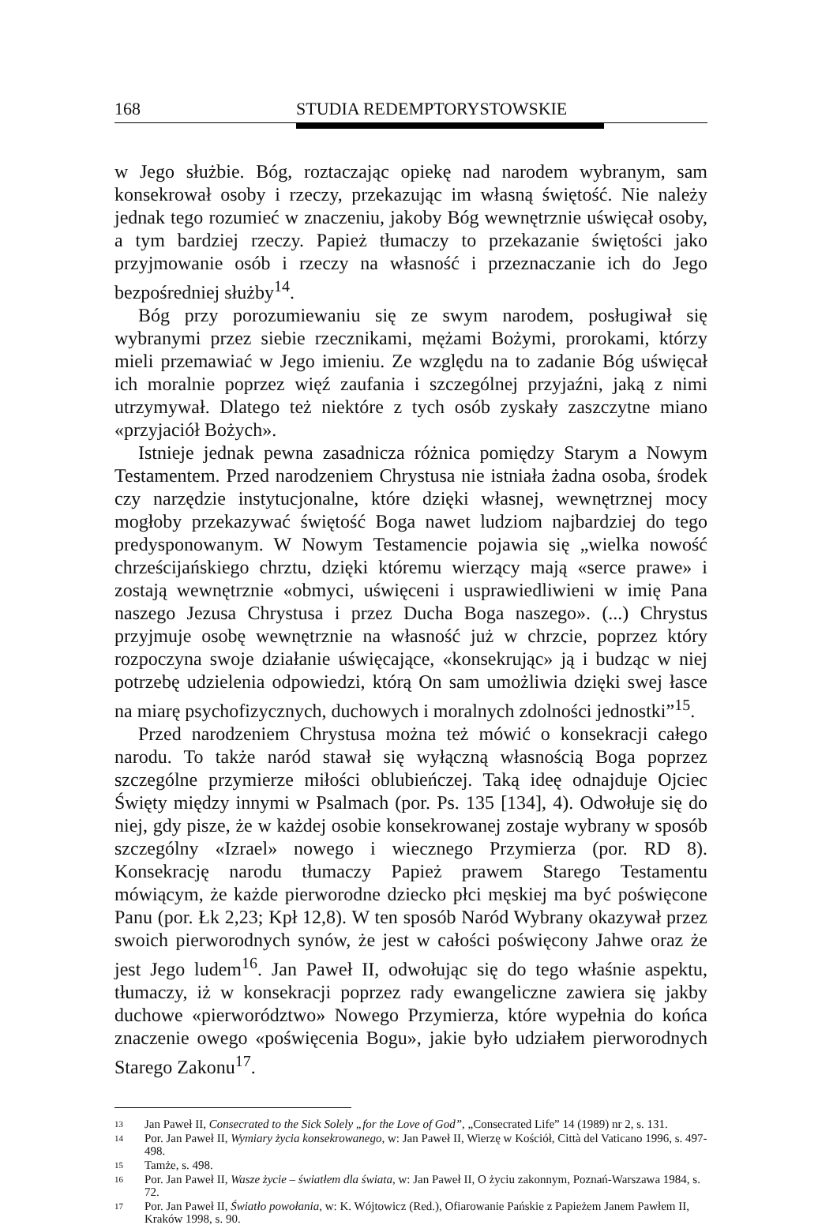168 STUDIA REDEMPTORYSTOWSKIE
w Jego służbie. Bóg, roztaczając opiekę nad narodem wybranym, sam konsekrował osoby i rzeczy, przekazując im własną świętość. Nie należy jednak tego rozumieć w znaczeniu, jakoby Bóg wewnętrznie uświęcał osoby, a tym bardziej rzeczy. Papież tłumaczy to przekazanie świętości jako przyjmowanie osób i rzeczy na własność i przeznaczanie ich do Jego bezpośredniej służby<sup>14</sup>.
Bóg przy porozumiewaniu się ze swym narodem, posługiwał się wybranymi przez siebie rzecznikami, mężami Bożymi, prorokami, którzy mieli przemawiać w Jego imieniu. Ze względu na to zadanie Bóg uświęcał ich moralnie poprzez więź zaufania i szczególnej przyjaźni, jaką z nimi utrzymywał. Dlatego też niektóre z tych osób zyskały zaszczytne miano «przyjaciół Bożych».
Istnieje jednak pewna zasadnicza różnica pomiędzy Starym a Nowym Testamentem. Przed narodzeniem Chrystusa nie istniała żadna osoba, środek czy narzędzie instytucjonalne, które dzięki własnej, wewnętrznej mocy mogłoby przekazywać świętość Boga nawet ludziom najbardziej do tego predysponowanym. W Nowym Testamencie pojawia się „wielka nowość chrześcijańskiego chrztu, dzięki któremu wierzący mają «serce prawe» i zostają wewnętrznie «obmyci, uświęceni i usprawiedliwieni w imię Pana naszego Jezusa Chrystusa i przez Ducha Boga naszego». (...) Chrystus przyjmuje osobę wewnętrznie na własność już w chrzcie, poprzez który rozpoczyna swoje działanie uświęcające, «konsekrując» ją i budząc w niej potrzebę udzielenia odpowiedzi, którą On sam umożliwia dzięki swej łasce na miarę psychofizycznych, duchowych i moralnych zdolności jednostki”<sup>15</sup>.
Przed narodzeniem Chrystusa można też mówić o konsekracji całego narodu. To także naród stawał się wyłączną własnością Boga poprzez szczególne przymierze miłości oblubieńczej. Taką ideę odnajduje Ojciec Święty między innymi w Psalmach (por. Ps. 135 [134], 4). Odwołuje się do niej, gdy pisze, że w każdej osobie konsekrowanej zostaje wybrany w sposób szczególny «Izrael» nowego i wiecznego Przymierza (por. RD 8). Konsekrację narodu tłumaczy Papież prawem Starego Testamentu mówiącym, że każde pierworodne dziecko płci męskiej ma być poświęcone Panu (por. Łk 2,23; Kpł 12,8). W ten sposób Naród Wybrany okazywał przez swoich pierworodnych synów, że jest w całości poświęcony Jahwe oraz że jest Jego ludem<sup>16</sup>. Jan Paweł II, odwołując się do tego właśnie aspektu, tłumaczy, iż w konsekracji poprzez rady ewangeliczne zawiera się jakby duchowe «pierworództwo» Nowego Przymierza, które wypełnia do końca znaczenie owego «poświęcenia Bogu», jakie było udziałem pierworodnych Starego Zakonu<sup>17</sup>.
13 Jan Paweł II, Consecrated to the Sick Solely „for the Love of God”, „Consecrated Life” 14 (1989) nr 2, s. 131.
14 Por. Jan Paweł II, Wymiary życia konsekrowanego, w: Jan Paweł II, Wierzę w Kościół, Città del Vaticano 1996, s. 497-498.
15 Tamże, s. 498.
16 Por. Jan Paweł II, Wasze życie – światłem dla świata, w: Jan Paweł II, O życiu zakonnym, Poznań-Warszawa 1984, s. 72.
17 Por. Jan Paweł II, Światło powołania, w: K. Wójtowicz (Red.), Ofiarowanie Pańskie z Papieżem Janem Pawłem II, Kraków 1998, s. 90.